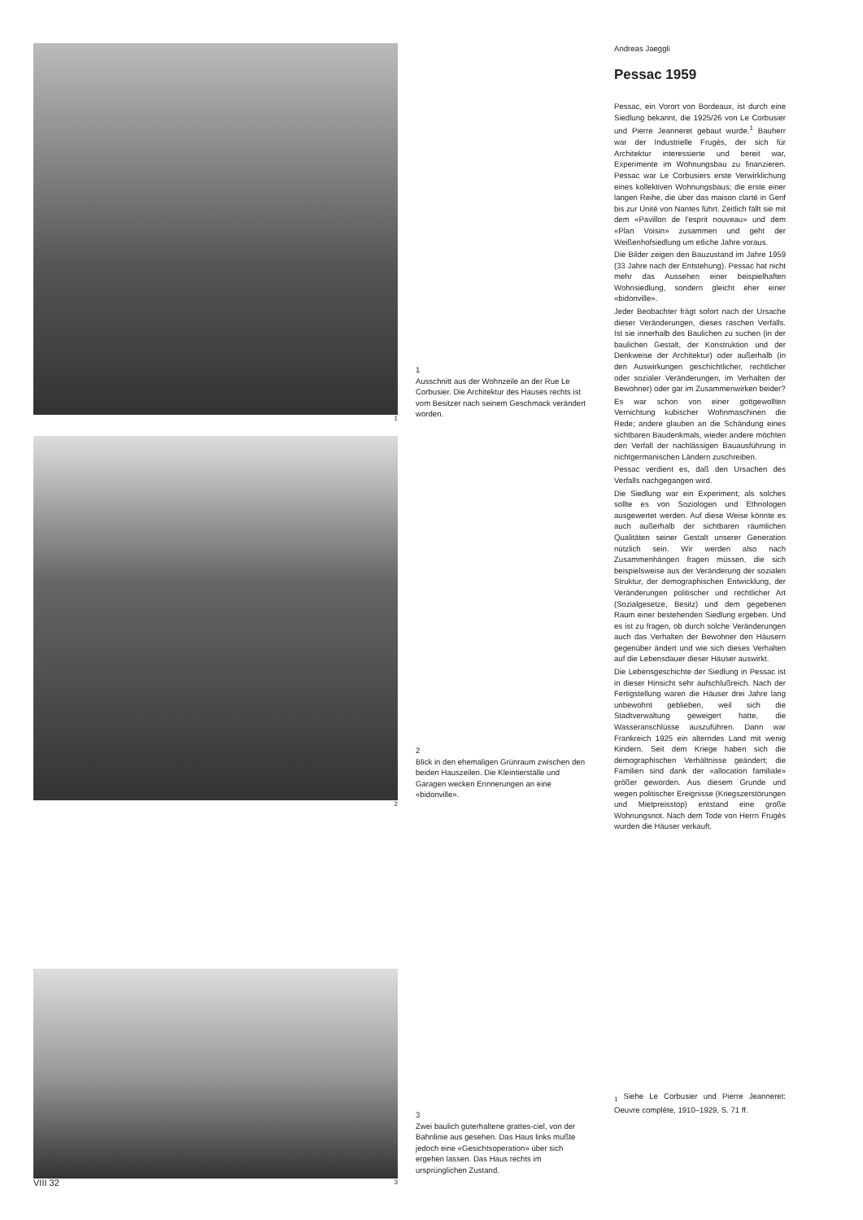1
2
3
1
Ausschnitt aus der Wohnzeile an der Rue Le Corbusier. Die Architektur des Hauses rechts ist vom Besitzer nach seinem Geschmack verändert worden.
2
Blick in den ehemaligen Grünraum zwischen den beiden Hauszeilen. Die Kleintierställe und Garagen wecken Erinnerungen an eine «bidonville».
3
Zwei baulich guterhaltene grattes-ciel, von der Bahnlinie aus gesehen. Das Haus links mußte jedoch eine «Gesichtsoperation» über sich ergehen lassen. Das Haus rechts im ursprünglichen Zustand.
Andreas Jaeggli
Pessac 1959
Pessac, ein Vorort von Bordeaux, ist durch eine Siedlung bekannt, die 1925/26 von Le Corbusier und Pierre Jeanneret gebaut wurde.<sup>1</sup> Bauherr war der Industrielle Frugès, der sich für Architektur interessierte und bereit war, Experimente im Wohnungsbau zu finanzieren. Pessac war Le Corbusiers erste Verwirklichung eines kollektiven Wohnungsbaus; die erste einer langen Reihe, die über das maison clarté in Genf bis zur Unité von Nantes führt. Zeitlich fällt sie mit dem «Pavillon de l'esprit nouveau» und dem «Plan Voisin» zusammen und geht der Weißenhofsiedlung um etliche Jahre voraus.
Die Bilder zeigen den Bauzustand im Jahre 1959 (33 Jahre nach der Entstehung). Pessac hat nicht mehr das Aussehen einer beispielhaften Wohnsiedlung, sondern gleicht eher einer «bidonville».
Jeder Beobachter frägt sofort nach der Ursache dieser Veränderungen, dieses raschen Verfalls. Ist sie innerhalb des Baulichen zu suchen (in der baulichen Gestalt, der Konstruktion und der Denkweise der Architektur) oder außerhalb (in den Auswirkungen geschichtlicher, rechtlicher oder sozialer Veränderungen, im Verhalten der Bewohner) oder gar im Zusammenwirken beider?
Es war schon von einer gottgewollten Vernichtung kubischer Wohnmaschinen die Rede; andere glauben an die Schändung eines sichtbaren Baudenkmals, wieder andere möchten den Verfall der nachlässigen Bauausführung in nichtgermanischen Ländern zuschreiben.
Pessac verdient es, daß den Ursachen des Verfalls nachgegangen wird.
Die Siedlung war ein Experiment; als solches sollte es von Soziologen und Ethnologen ausgewertet werden. Auf diese Weise könnte es auch außerhalb der sichtbaren räumlichen Qualitäten seiner Gestalt unserer Generation nützlich sein. Wir werden also nach Zusammenhängen fragen müssen, die sich beispielsweise aus der Veränderung der sozialen Struktur, der demographischen Entwicklung, der Veränderungen politischer und rechtlicher Art (Sozialgesetze, Besitz) und dem gegebenen Raum einer bestehenden Siedlung ergeben. Und es ist zu fragen, ob durch solche Veränderungen auch das Verhalten der Bewohner den Häusern gegenüber ändert und wie sich dieses Verhalten auf die Lebensdauer dieser Häuser auswirkt.
Die Lebensgeschichte der Siedlung in Pessac ist in dieser Hinsicht sehr aufschlußreich. Nach der Fertigstellung waren die Häuser drei Jahre lang unbewohnt geblieben, weil sich die Stadtverwaltung geweigert hatte, die Wasseranschlüsse auszuführen. Dann war Frankreich 1925 ein alterndes Land mit wenig Kindern. Seit dem Kriege haben sich die demographischen Verhältnisse geändert; die Familien sind dank der «allocation familiale» größer geworden. Aus diesem Grunde und wegen politischer Ereignisse (Kriegszerstörungen und Mietpreisstop) entstand eine große Wohnungsnot. Nach dem Tode von Herrn Frugès wurden die Häuser verkauft.
<sub>1</sub> Siehe Le Corbusier und Pierre Jeanneret: Oeuvre complète, 1910–1929, S. 71 ff.
VIII 32